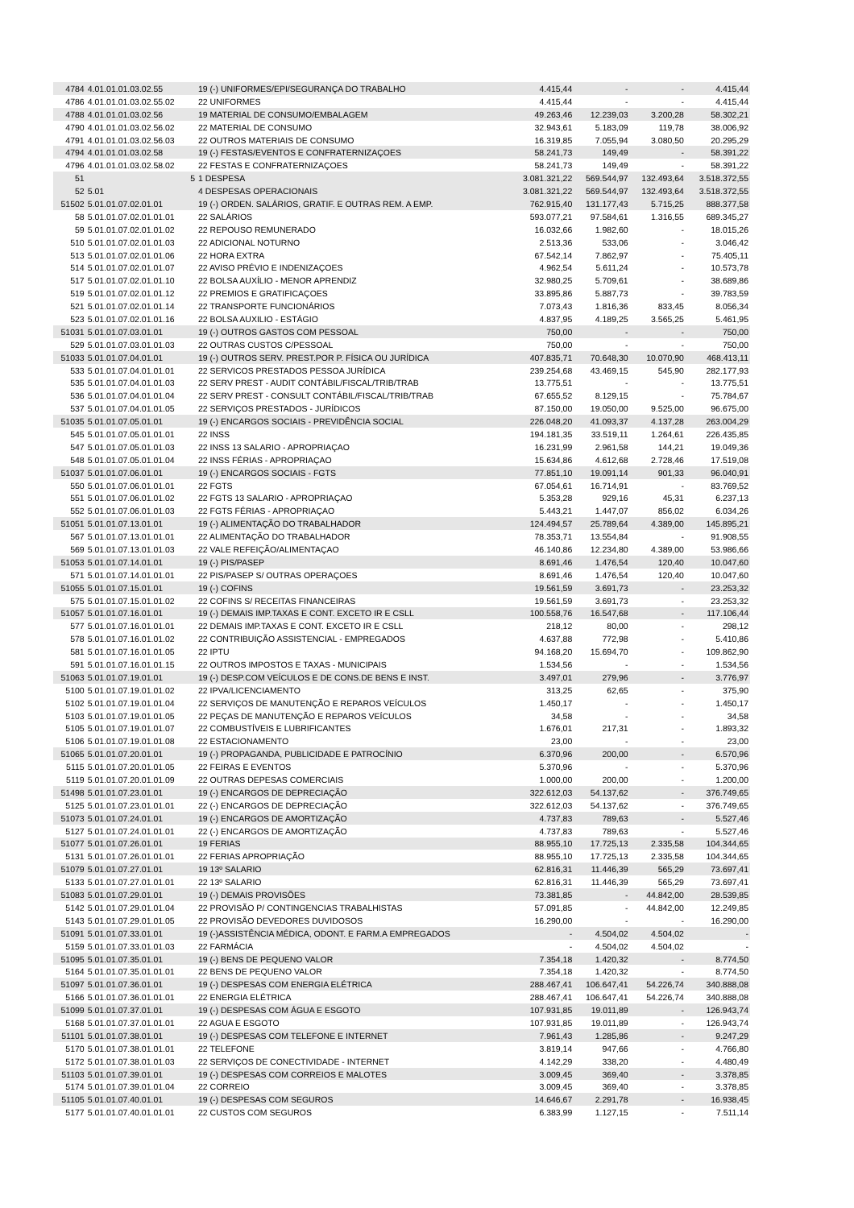| 4784 | 4.01.01.01.03.02.55 | 19 (-) UNIFORMES/EPI/SEGURANÇA DO TRABALHO | 4.415,44 | - | - | 4.415,44 |
| 4786 | 4.01.01.01.03.02.55.02 | 22 UNIFORMES | 4.415,44 | - | - | 4.415,44 |
| 4788 | 4.01.01.01.03.02.56 | 19 MATERIAL DE CONSUMO/EMBALAGEM | 49.263,46 | 12.239,03 | 3.200,28 | 58.302,21 |
| 4790 | 4.01.01.01.03.02.56.02 | 22 MATERIAL DE CONSUMO | 32.943,61 | 5.183,09 | 119,78 | 38.006,92 |
| 4791 | 4.01.01.01.03.02.56.03 | 22 OUTROS MATERIAIS DE CONSUMO | 16.319,85 | 7.055,94 | 3.080,50 | 20.295,29 |
| 4794 | 4.01.01.01.03.02.58 | 19 (-) FESTAS/EVENTOS E CONFRATERNIZAÇOES | 58.241,73 | 149,49 | - | 58.391,22 |
| 4796 | 4.01.01.01.03.02.58.02 | 22 FESTAS E CONFRATERNIZAÇOES | 58.241,73 | 149,49 | - | 58.391,22 |
| 51 | 5 | 1 DESPESA | 3.081.321,22 | 569.544,97 | 132.493,64 | 3.518.372,55 |
| 52 | 5.01 | 4 DESPESAS OPERACIONAIS | 3.081.321,22 | 569.544,97 | 132.493,64 | 3.518.372,55 |
| 51502 | 5.01.01.07.02.01.01 | 19 (-) ORDEN. SALÁRIOS, GRATIF. E OUTRAS REM. A EMP. | 762.915,40 | 131.177,43 | 5.715,25 | 888.377,58 |
| 58 | 5.01.01.07.02.01.01.01 | 22 SALÁRIOS | 593.077,21 | 97.584,61 | 1.316,55 | 689.345,27 |
| 59 | 5.01.01.07.02.01.01.02 | 22 REPOUSO REMUNERADO | 16.032,66 | 1.982,60 | - | 18.015,26 |
| 510 | 5.01.01.07.02.01.01.03 | 22 ADICIONAL NOTURNO | 2.513,36 | 533,06 | - | 3.046,42 |
| 513 | 5.01.01.07.02.01.01.06 | 22 HORA EXTRA | 67.542,14 | 7.862,97 | - | 75.405,11 |
| 514 | 5.01.01.07.02.01.01.07 | 22 AVISO PRÉVIO E INDENIZAÇOES | 4.962,54 | 5.611,24 | - | 10.573,78 |
| 517 | 5.01.01.07.02.01.01.10 | 22 BOLSA AUXÍLIO - MENOR APRENDIZ | 32.980,25 | 5.709,61 | - | 38.689,86 |
| 519 | 5.01.01.07.02.01.01.12 | 22 PREMIOS E GRATIFICAÇOES | 33.895,86 | 5.887,73 | - | 39.783,59 |
| 521 | 5.01.01.07.02.01.01.14 | 22 TRANSPORTE FUNCIONÁRIOS | 7.073,43 | 1.816,36 | 833,45 | 8.056,34 |
| 523 | 5.01.01.07.02.01.01.16 | 22 BOLSA AUXILIO - ESTÁGIO | 4.837,95 | 4.189,25 | 3.565,25 | 5.461,95 |
| 51031 | 5.01.01.07.03.01.01 | 19 (-) OUTROS GASTOS COM PESSOAL | 750,00 | - | - | 750,00 |
| 529 | 5.01.01.07.03.01.01.03 | 22 OUTRAS CUSTOS C/PESSOAL | 750,00 | - | - | 750,00 |
| 51033 | 5.01.01.07.04.01.01 | 19 (-) OUTROS SERV. PREST.POR P. FÍSICA OU JURÍDICA | 407.835,71 | 70.648,30 | 10.070,90 | 468.413,11 |
| 533 | 5.01.01.07.04.01.01.01 | 22 SERVICOS PRESTADOS PESSOA JURÍDICA | 239.254,68 | 43.469,15 | 545,90 | 282.177,93 |
| 535 | 5.01.01.07.04.01.01.03 | 22 SERV PREST - AUDIT CONTÁBIL/FISCAL/TRIB/TRAB | 13.775,51 | - | - | 13.775,51 |
| 536 | 5.01.01.07.04.01.01.04 | 22 SERV PREST - CONSULT CONTÁBIL/FISCAL/TRIB/TRAB | 67.655,52 | 8.129,15 | - | 75.784,67 |
| 537 | 5.01.01.07.04.01.01.05 | 22 SERVIÇOS PRESTADOS - JURÍDICOS | 87.150,00 | 19.050,00 | 9.525,00 | 96.675,00 |
| 51035 | 5.01.01.07.05.01.01 | 19 (-) ENCARGOS SOCIAIS - PREVIDÊNCIA SOCIAL | 226.048,20 | 41.093,37 | 4.137,28 | 263.004,29 |
| 545 | 5.01.01.07.05.01.01.01 | 22 INSS | 194.181,35 | 33.519,11 | 1.264,61 | 226.435,85 |
| 547 | 5.01.01.07.05.01.01.03 | 22 INSS 13 SALARIO - APROPRIAÇAO | 16.231,99 | 2.961,58 | 144,21 | 19.049,36 |
| 548 | 5.01.01.07.05.01.01.04 | 22 INSS FÉRIAS - APROPRIAÇAO | 15.634,86 | 4.612,68 | 2.728,46 | 17.519,08 |
| 51037 | 5.01.01.07.06.01.01 | 19 (-) ENCARGOS SOCIAIS - FGTS | 77.851,10 | 19.091,14 | 901,33 | 96.040,91 |
| 550 | 5.01.01.07.06.01.01.01 | 22 FGTS | 67.054,61 | 16.714,91 | - | 83.769,52 |
| 551 | 5.01.01.07.06.01.01.02 | 22 FGTS 13 SALARIO - APROPRIAÇAO | 5.353,28 | 929,16 | 45,31 | 6.237,13 |
| 552 | 5.01.01.07.06.01.01.03 | 22 FGTS FÉRIAS - APROPRIAÇAO | 5.443,21 | 1.447,07 | 856,02 | 6.034,26 |
| 51051 | 5.01.01.07.13.01.01 | 19 (-) ALIMENTAÇÃO DO TRABALHADOR | 124.494,57 | 25.789,64 | 4.389,00 | 145.895,21 |
| 567 | 5.01.01.07.13.01.01.01 | 22 ALIMENTAÇÃO DO TRABALHADOR | 78.353,71 | 13.554,84 | - | 91.908,55 |
| 569 | 5.01.01.07.13.01.01.03 | 22 VALE REFEIÇÃO/ALIMENTAÇAO | 46.140,86 | 12.234,80 | 4.389,00 | 53.986,66 |
| 51053 | 5.01.01.07.14.01.01 | 19 (-) PIS/PASEP | 8.691,46 | 1.476,54 | 120,40 | 10.047,60 |
| 571 | 5.01.01.07.14.01.01.01 | 22 PIS/PASEP S/ OUTRAS OPERAÇOES | 8.691,46 | 1.476,54 | 120,40 | 10.047,60 |
| 51055 | 5.01.01.07.15.01.01 | 19 (-) COFINS | 19.561,59 | 3.691,73 | - | 23.253,32 |
| 575 | 5.01.01.07.15.01.01.02 | 22 COFINS S/ RECEITAS FINANCEIRAS | 19.561,59 | 3.691,73 | - | 23.253,32 |
| 51057 | 5.01.01.07.16.01.01 | 19 (-) DEMAIS IMP.TAXAS E CONT. EXCETO IR E CSLL | 100.558,76 | 16.547,68 | - | 117.106,44 |
| 577 | 5.01.01.07.16.01.01.01 | 22 DEMAIS IMP.TAXAS E CONT. EXCETO IR E CSLL | 218,12 | 80,00 | - | 298,12 |
| 578 | 5.01.01.07.16.01.01.02 | 22 CONTRIBUIÇÃO ASSISTENCIAL - EMPREGADOS | 4.637,88 | 772,98 | - | 5.410,86 |
| 581 | 5.01.01.07.16.01.01.05 | 22 IPTU | 94.168,20 | 15.694,70 | - | 109.862,90 |
| 591 | 5.01.01.07.16.01.01.15 | 22 OUTROS IMPOSTOS E TAXAS - MUNICIPAIS | 1.534,56 | - | - | 1.534,56 |
| 51063 | 5.01.01.07.19.01.01 | 19 (-) DESP.COM VEÍCULOS E DE CONS.DE BENS E INST. | 3.497,01 | 279,96 | - | 3.776,97 |
| 5100 | 5.01.01.07.19.01.01.02 | 22 IPVA/LICENCIAMENTO | 313,25 | 62,65 | - | 375,90 |
| 5102 | 5.01.01.07.19.01.01.04 | 22 SERVIÇOS DE MANUTENÇÃO E REPAROS VEÍCULOS | 1.450,17 | - | - | 1.450,17 |
| 5103 | 5.01.01.07.19.01.01.05 | 22 PEÇAS DE MANUTENÇÃO E REPAROS VEÍCULOS | 34,58 | - | - | 34,58 |
| 5105 | 5.01.01.07.19.01.01.07 | 22 COMBUSTÍVEIS E LUBRIFICANTES | 1.676,01 | 217,31 | - | 1.893,32 |
| 5106 | 5.01.01.07.19.01.01.08 | 22 ESTACIONAMENTO | 23,00 | - | - | 23,00 |
| 51065 | 5.01.01.07.20.01.01 | 19 (-) PROPAGANDA, PUBLICIDADE E PATROCÍNIO | 6.370,96 | 200,00 | - | 6.570,96 |
| 5115 | 5.01.01.07.20.01.01.05 | 22 FEIRAS E EVENTOS | 5.370,96 | - | - | 5.370,96 |
| 5119 | 5.01.01.07.20.01.01.09 | 22 OUTRAS DEPESAS COMERCIAIS | 1.000,00 | 200,00 | - | 1.200,00 |
| 51498 | 5.01.01.07.23.01.01 | 19 (-) ENCARGOS DE DEPRECIAÇÃO | 322.612,03 | 54.137,62 | - | 376.749,65 |
| 5125 | 5.01.01.07.23.01.01.01 | 22 (-) ENCARGOS DE DEPRECIAÇÃO | 322.612,03 | 54.137,62 | - | 376.749,65 |
| 51073 | 5.01.01.07.24.01.01 | 19 (-) ENCARGOS DE AMORTIZAÇÃO | 4.737,83 | 789,63 | - | 5.527,46 |
| 5127 | 5.01.01.07.24.01.01.01 | 22 (-) ENCARGOS DE AMORTIZAÇÃO | 4.737,83 | 789,63 | - | 5.527,46 |
| 51077 | 5.01.01.07.26.01.01 | 19 FERIAS | 88.955,10 | 17.725,13 | 2.335,58 | 104.344,65 |
| 5131 | 5.01.01.07.26.01.01.01 | 22 FERIAS APROPRIAÇÃO | 88.955,10 | 17.725,13 | 2.335,58 | 104.344,65 |
| 51079 | 5.01.01.07.27.01.01 | 19 13º SALARIO | 62.816,31 | 11.446,39 | 565,29 | 73.697,41 |
| 5133 | 5.01.01.07.27.01.01.01 | 22 13º SALARIO | 62.816,31 | 11.446,39 | 565,29 | 73.697,41 |
| 51083 | 5.01.01.07.29.01.01 | 19 (-) DEMAIS PROVISÕES | 73.381,85 | - | 44.842,00 | 28.539,85 |
| 5142 | 5.01.01.07.29.01.01.04 | 22 PROVISÃO P/ CONTINGENCIAS TRABALHISTAS | 57.091,85 | - | 44.842,00 | 12.249,85 |
| 5143 | 5.01.01.07.29.01.01.05 | 22 PROVISÃO DEVEDORES DUVIDOSOS | 16.290,00 | - | - | 16.290,00 |
| 51091 | 5.01.01.07.33.01.01 | 19 (-)ASSISTÊNCIA MÉDICA, ODONT. E FARM.A EMPREGADOS | - | 4.504,02 | 4.504,02 | - |
| 5159 | 5.01.01.07.33.01.01.03 | 22 FARMÁCIA | - | 4.504,02 | 4.504,02 | - |
| 51095 | 5.01.01.07.35.01.01 | 19 (-) BENS DE PEQUENO VALOR | 7.354,18 | 1.420,32 | - | 8.774,50 |
| 5164 | 5.01.01.07.35.01.01.01 | 22 BENS DE PEQUENO VALOR | 7.354,18 | 1.420,32 | - | 8.774,50 |
| 51097 | 5.01.01.07.36.01.01 | 19 (-) DESPESAS COM ENERGIA ELÉTRICA | 288.467,41 | 106.647,41 | 54.226,74 | 340.888,08 |
| 5166 | 5.01.01.07.36.01.01.01 | 22 ENERGIA ELÉTRICA | 288.467,41 | 106.647,41 | 54.226,74 | 340.888,08 |
| 51099 | 5.01.01.07.37.01.01 | 19 (-) DESPESAS COM ÁGUA E ESGOTO | 107.931,85 | 19.011,89 | - | 126.943,74 |
| 5168 | 5.01.01.07.37.01.01.01 | 22 AGUA E ESGOTO | 107.931,85 | 19.011,89 | - | 126.943,74 |
| 51101 | 5.01.01.07.38.01.01 | 19 (-) DESPESAS COM TELEFONE E INTERNET | 7.961,43 | 1.285,86 | - | 9.247,29 |
| 5170 | 5.01.01.07.38.01.01.01 | 22 TELEFONE | 3.819,14 | 947,66 | - | 4.766,80 |
| 5172 | 5.01.01.07.38.01.01.03 | 22 SERVIÇOS DE CONECTIVIDADE - INTERNET | 4.142,29 | 338,20 | - | 4.480,49 |
| 51103 | 5.01.01.07.39.01.01 | 19 (-) DESPESAS COM CORREIOS E MALOTES | 3.009,45 | 369,40 | - | 3.378,85 |
| 5174 | 5.01.01.07.39.01.01.04 | 22 CORREIO | 3.009,45 | 369,40 | - | 3.378,85 |
| 51105 | 5.01.01.07.40.01.01 | 19 (-) DESPESAS COM SEGUROS | 14.646,67 | 2.291,78 | - | 16.938,45 |
| 5177 | 5.01.01.07.40.01.01.01 | 22 CUSTOS COM SEGUROS | 6.383,99 | 1.127,15 | - | 7.511,14 |